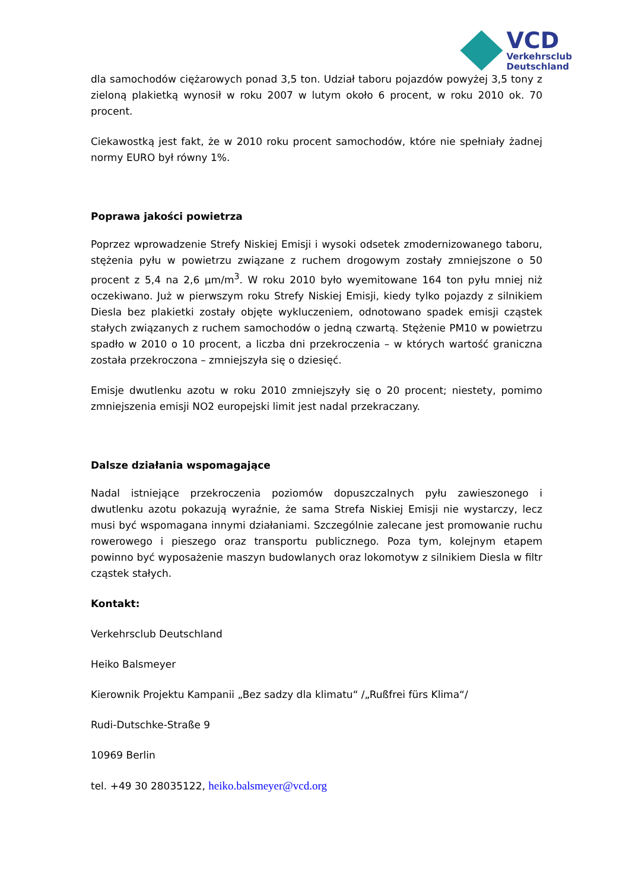VCD
Verkehrsclub
Deutschland
dla samochodów ciężarowych ponad 3,5 ton. Udział taboru pojazdów powyżej 3,5 tony z zieloną plakietką wynosił w roku 2007 w lutym około 6 procent, w roku 2010 ok. 70 procent.
Ciekawostką jest fakt, że w 2010 roku procent samochodów, które nie spełniały żadnej normy EURO był równy 1%.
Poprawa jakości powietrza
Poprzez wprowadzenie Strefy Niskiej Emisji i wysoki odsetek zmodernizowanego taboru, stężenia pyłu w powietrzu związane z ruchem drogowym zostały zmniejszone o 50 procent z 5,4 na 2,6 µm/m<sup>3</sup>. W roku 2010 było wyemitowane 164 ton pyłu mniej niż oczekiwano. Już w pierwszym roku Strefy Niskiej Emisji, kiedy tylko pojazdy z silnikiem Diesla bez plakietki zostały objęte wykluczeniem, odnotowano spadek emisji cząstek stałych związanych z ruchem samochodów o jedną czwartą. Stężenie PM10 w powietrzu spadło w 2010 o 10 procent, a liczba dni przekroczenia – w których wartość graniczna została przekroczona – zmniejszyła się o dziesięć.
Emisje dwutlenku azotu w roku 2010 zmniejszyły się o 20 procent; niestety, pomimo zmniejszenia emisji NO2 europejski limit jest nadal przekraczany.
Dalsze działania wspomagające
Nadal istniejące przekroczenia poziomów dopuszczalnych pyłu zawieszonego i dwutlenku azotu pokazują wyraźnie, że sama Strefa Niskiej Emisji nie wystarczy, lecz musi być wspomagana innymi działaniami. Szczególnie zalecane jest promowanie ruchu rowerowego i pieszego oraz transportu publicznego. Poza tym, kolejnym etapem powinno być wyposażenie maszyn budowlanych oraz lokomotyw z silnikiem Diesla w filtr cząstek stałych.
Kontakt:
Verkehrsclub Deutschland
Heiko Balsmeyer
Kierownik Projektu Kampanii „Bez sadzy dla klimatu“ /„Rußfrei fürs Klima“/
Rudi-Dutschke-Straße 9
10969 Berlin
tel. +49 30 28035122, heiko.balsmeyer@vcd.org